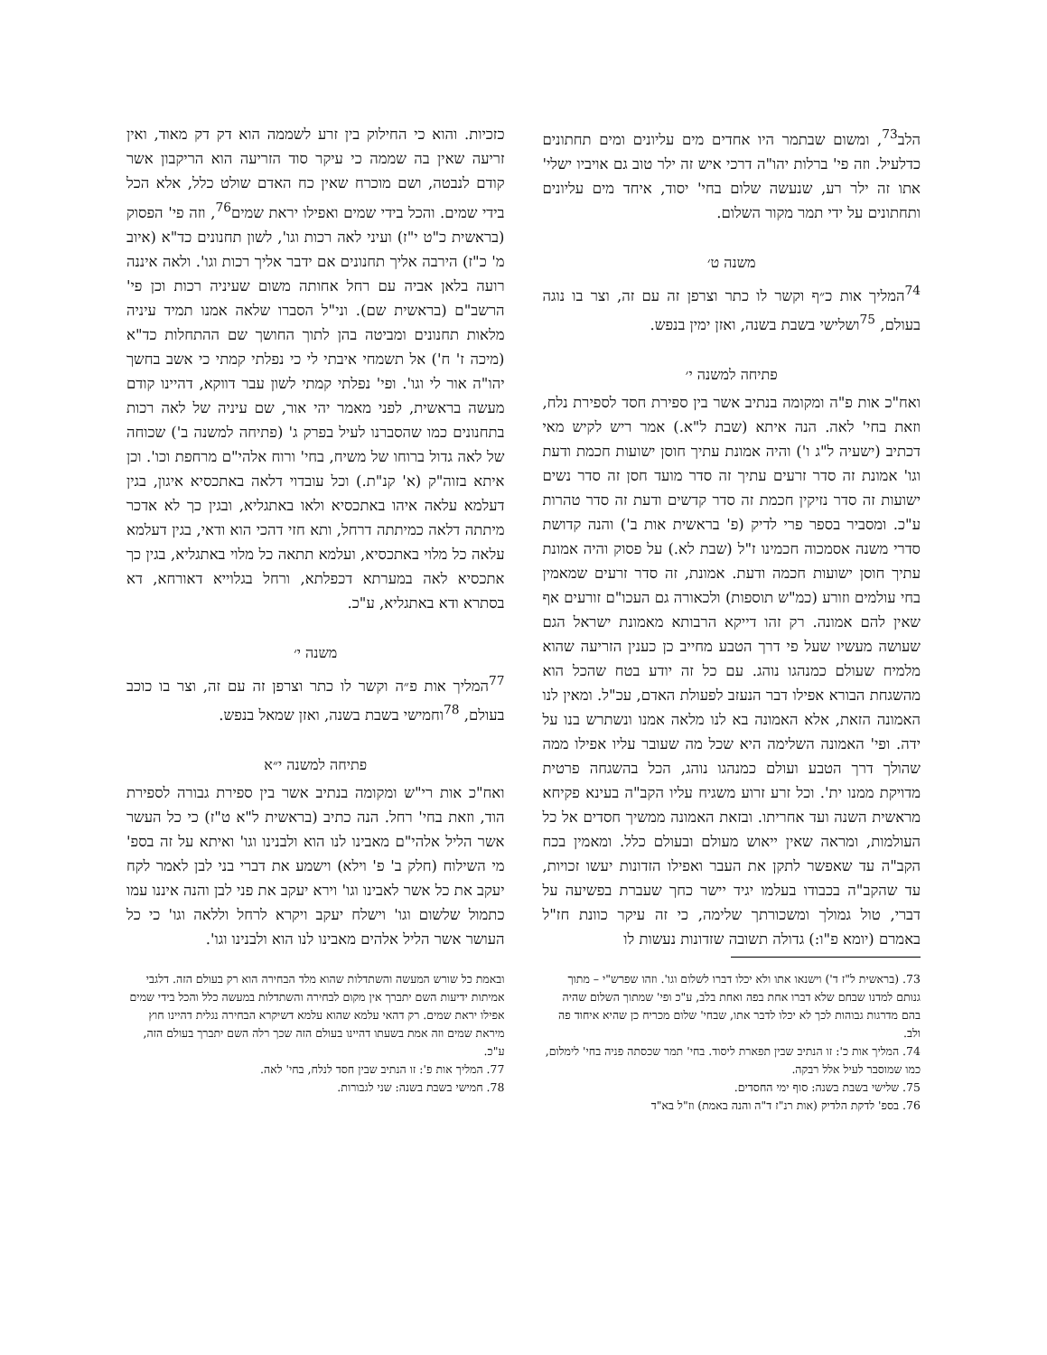הלב<sup>73</sup>, ומשום שבתמר היו אחדים מים עליונים ומים תחתונים כדלעיל. וזה פי' ברלות יהו"ה דרכי איש זה ילר טוב גם אויביו ישלי' אתו זה ילר רע, שנעשה שלום בחי' יסוד, איחד מים עליונים ותחתונים על ידי תמר מקור השלום.
משנה ט׳
<sup>74</sup> המליך אות כ״ף וקשר לו כתר וצרפן זה עם זה, וצר בו נוגה בעולם, <sup>75</sup>ושלישי בשבת בשנה, ואזן ימין בנפש.
פתיחה למשנה י׳
ואח"כ אות פ"ה ומקומה בנתיב אשר בין ספירת חסד לספירת נלח, וזאת בחי' לאה. הנה איתא (שבת ל"א.) אמר ריש לקיש מאי דכתיב (ישעיה ל"ג ו') והיה אמונת עתיך חוסן ישועות חכמת ודעת וגו' אמונת זה סדר זרעים עתיך זה סדר מועד חסן זה סדר נשים ישועות זה סדר נזיקין חכמת זה סדר קדשים ודעת זה סדר טהרות ע"כ. ומסביר בספר פרי לדיק (פ' בראשית אות ב') והנה קדושת סדרי משנה אסמכוה חכמינו ז"ל (שבת לא.) על פסוק והיה אמונת עתיך חוסן ישועות חכמה ודעת. אמונת, זה סדר זרעים שמאמין בחי עולמים וזורע (כמ"ש תוספות) ולכאורה גם העכו"ם זורעים אף שאין להם אמונה. רק זהו דייקא הרבותא מאמונת ישראל הגם שעושה מעשיו שעל פי דרך הטבע מחייב כן כענין הזריעה שהוא מלמיח שעולם כמנהגו נוהג. עם כל זה יודע בטח שהכל הוא מהשגחת הבורא אפילו דבר הנעזב לפעולת האדם, עכ"ל. ומאין לנו האמונה הזאת, אלא האמונה בא לנו מלאה אמנו ונשתרש בנו על ידה. ופי' האמונה השלימה היא שכל מה שעובר עליו אפילו ממה שהולך דרך הטבע ועולם כמנהגו נוהג, הכל בהשגחה פרטית מדויקת ממנו ית'. וכל זרע זרוע משגיח עליו הקב"ה בעינא פקיחא מראשית השנה ועד אחריתו. ובזאת האמונה ממשיך חסדים אל כל העולמות, ומראה שאין ייאוש מעולם ובעולם כלל. ומאמין בכח הקב"ה עד שאפשר לתקן את העבר ואפילו הזדונות יעשו זכויות, עד שהקב"ה בכבודו בעלמו יגיד יישר כחך שעברת בפשיעה על דברי, טול גמולך ומשכורתך שלימה, כי זה עיקר כוונת חז"ל באמרם (יומא פ"ו:) גדולה תשובה שזדונות נעשות לו
כזכיות. והוא כי החילוק בין זרע לשממה הוא דק דק מאוד, ואין זריעה שאין בה שממה כי עיקר סוד הזריעה הוא הריקבון אשר קודם לנבטה, ושם מוכרח שאין כח האדם שולט כלל, אלא הכל בידי שמים. והכל בידי שמים ואפילו יראת שמים<sup>76</sup>, וזה פי' הפסוק (בראשית כ"ט י"ז) ועיני לאה רכות וגו', לשון תחנונים כד"א (איוב מ' כ"ז) הירבה אליך תחנונים אם ידבר אליך רכות וגו'. ולאה איננה רועה בלאן אביה עם רחל אחותה משום שעיניה רכות וכן פי' הרשב"ם (בראשית שם). וני"ל הסברו שלאה אמנו תמיד עיניה מלאות תחנונים ומביטה בהן לתוך החושך שם ההתחלות כד"א (מיכה ז' ח') אל תשמחי איבתי לי כי נפלתי קמתי כי אשב בחשך יהו"ה אור לי וגו'. ופי' נפלתי קמתי לשון עבר דווקא, דהיינו קודם מעשה בראשית, לפני מאמר יהי אור, שם עיניה של לאה רכות בתחנונים כמו שהסברנו לעיל בפרק ג' (פתיחה למשנה ב') שכוחה של לאה גדול ברוחו של משיח, בחי' ורוח אלהי"ם מרחפת וכו'. וכן איתא בזוה"ק (א' קנ"ת.) וכל עובדוי דלאה באתכסיא איגון, בגין דעלמא עלאה איהו באתכסיא ולאו באתגליא, ובגין כך לא אדכר מיתתה דלאה כמיתתה דרחל, ותא חזי דהכי הוא ודאי, בגין דעלמא עלאה כל מלוי באתכסיא, ועלמא תתאה כל מלוי באתגליא, בגין כך אתכסיא לאה במערתא דכפלתא, ורחל בגלוייא דאורחא, דא בסתרא ודא באתגליא, ע"כ.
משנה י׳
<sup>77</sup> המליך אות פ״ה וקשר לו כתר וצרפן זה עם זה, וצר בו כוכב בעולם, <sup>78</sup>וחמישי בשבת בשנה, ואזן שמאל בנפש.
פתיחה למשנה י״א
ואח"כ אות רי"ש ומקומה בנתיב אשר בין ספירת גבורה לספירת הוד, וזאת בחי' רחל. הנה כתיב (בראשית ל"א ט"ז) כי כל העשר אשר הליל אלהי"ם מאבינו לנו הוא ולבנינו וגו' ואיתא על זה בספ' מי השילוח (חלק ב' פ' וילא) וישמע את דברי בני לבן לאמר לקח יעקב את כל אשר לאבינו וגו' וירא יעקב את פני לבן והנה איננו עמו כתמול שלשום וגו' וישלח יעקב ויקרא לרחל וללאה וגו' כי כל העושר אשר הליל אלהים מאבינו לנו הוא ולבנינו וגו'.
73. (בראשית ל"ז ד') וישנאו אתו ולא יכלו דברו לשלום וגו'. וזהו שפרש"י – מתוך גנותם למדנו שבחם שלא דברו אחת בפה ואחת בלב, ע"כ ופי' שמתוך השלום שהיה בהם מדרגות גבוהות לכך לא יכלו לדבר אתו, שבחי' שלום מכריח כן שהיא איחוד פה ולב.
74. המליך אות כ': זו הנתיב שבין תפארת ליסוד. בחי' תמר שכסתה פניה בחי' לימלום, כמו שמוסבר לעיל אלל רבקה.
75. שלישי בשבת בשנה: סוף ימי החסדים.
76. בספ' לדקת הלדיק (אות רנ"ז ד"ה והנה באמת) וז"ל בא"ד
ובאמת כל שורש המעשה והשתדלות שהוא מלד הבחירה הוא רק בעולם הזה. דלגבי אמיתות ידיעות השם יתברך אין מקום לבחירה והשתדלות במעשה כלל והכל בידי שמים אפילו יראת שמים. רק דהאי עלמא שהוא עלמא דשיקרא הבחירה נגלית דהיינו חוץ מיראת שמים וזה אמת בשעתו דהיינו בעולם הזה שכך רלה השם יתברך בעולם הזה, ע"כ.
77. המליך אות פ': זו הנתיב שבין חסד לנלח, בחי' לאה.
78. חמישי בשבת בשנה: שני לגבורות.